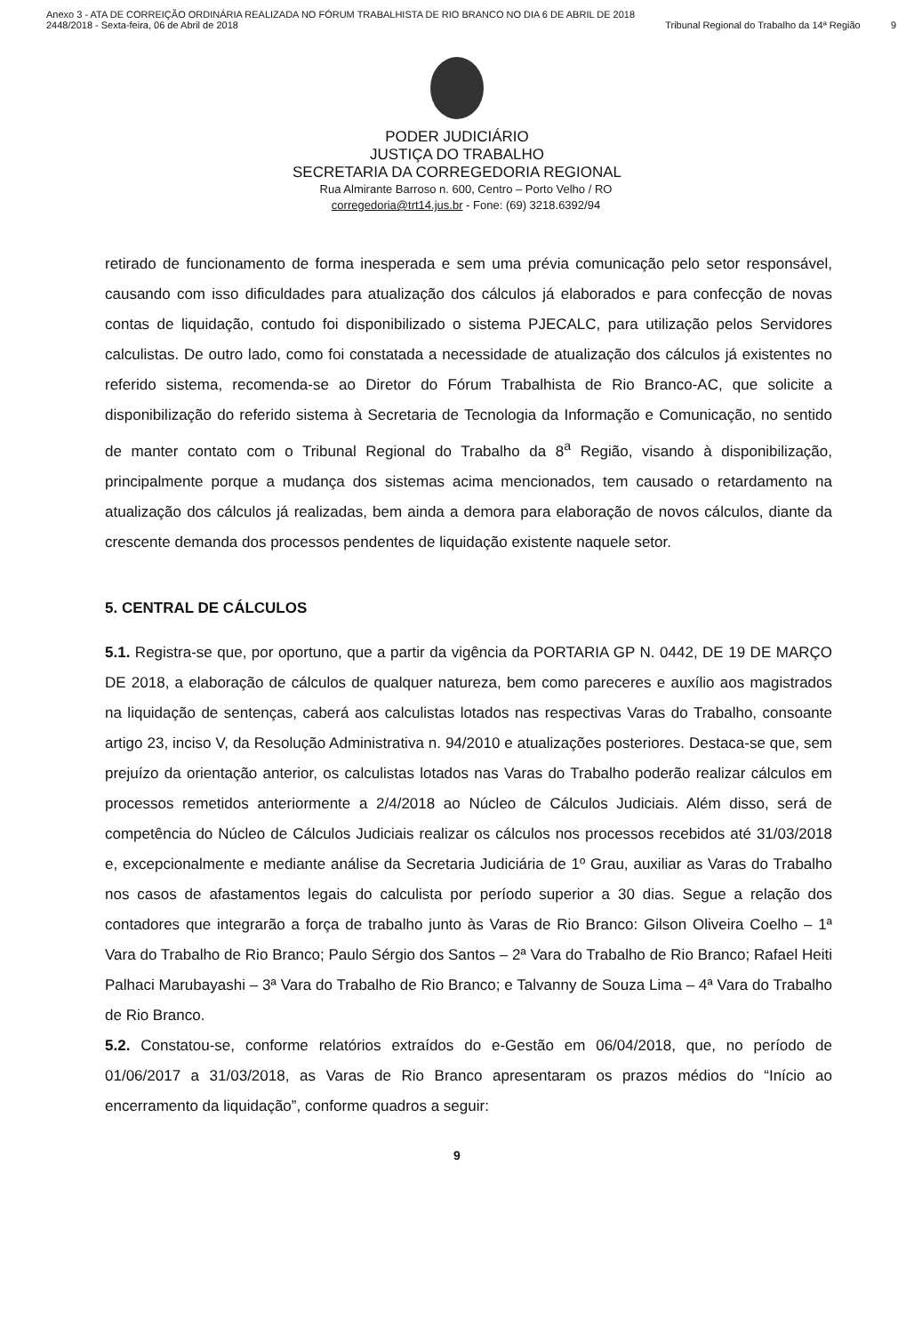Anexo 3 - ATA DE CORREIÇÃO ORDINÁRIA REALIZADA NO FÓRUM TRABALHISTA DE RIO BRANCO NO DIA 6 DE ABRIL DE 2018
2448/2018 - Sexta-feira, 06 de Abril de 2018
Tribunal Regional do Trabalho da 14ª Região
9
PODER JUDICIÁRIO
JUSTIÇA DO TRABALHO
SECRETARIA DA CORREGEDORIA REGIONAL
Rua Almirante Barroso n. 600, Centro – Porto Velho / RO
corregedoria@trt14.jus.br - Fone: (69) 3218.6392/94
retirado de funcionamento de forma inesperada e sem uma prévia comunicação pelo setor responsável, causando com isso dificuldades para atualização dos cálculos já elaborados e para confecção de novas contas de liquidação, contudo foi disponibilizado o sistema PJECALC, para utilização pelos Servidores calculistas. De outro lado, como foi constatada a necessidade de atualização dos cálculos já existentes no referido sistema, recomenda-se ao Diretor do Fórum Trabalhista de Rio Branco-AC, que solicite a disponibilização do referido sistema à Secretaria de Tecnologia da Informação e Comunicação, no sentido de manter contato com o Tribunal Regional do Trabalho da 8<sup>a</sup> Região, visando à disponibilização, principalmente porque a mudança dos sistemas acima mencionados, tem causado o retardamento na atualização dos cálculos já realizadas, bem ainda a demora para elaboração de novos cálculos, diante da crescente demanda dos processos pendentes de liquidação existente naquele setor.
5. CENTRAL DE CÁLCULOS
5.1. Registra-se que, por oportuno, que a partir da vigência da PORTARIA GP N. 0442, DE 19 DE MARÇO DE 2018, a elaboração de cálculos de qualquer natureza, bem como pareceres e auxílio aos magistrados na liquidação de sentenças, caberá aos calculistas lotados nas respectivas Varas do Trabalho, consoante artigo 23, inciso V, da Resolução Administrativa n. 94/2010 e atualizações posteriores. Destaca-se que, sem prejuízo da orientação anterior, os calculistas lotados nas Varas do Trabalho poderão realizar cálculos em processos remetidos anteriormente a 2/4/2018 ao Núcleo de Cálculos Judiciais. Além disso, será de competência do Núcleo de Cálculos Judiciais realizar os cálculos nos processos recebidos até 31/03/2018 e, excepcionalmente e mediante análise da Secretaria Judiciária de 1º Grau, auxiliar as Varas do Trabalho nos casos de afastamentos legais do calculista por período superior a 30 dias. Segue a relação dos contadores que integrarão a força de trabalho junto às Varas de Rio Branco: Gilson Oliveira Coelho – 1ª Vara do Trabalho de Rio Branco; Paulo Sérgio dos Santos – 2ª Vara do Trabalho de Rio Branco; Rafael Heiti Palhaci Marubayashi – 3ª Vara do Trabalho de Rio Branco; e Talvanny de Souza Lima – 4ª Vara do Trabalho de Rio Branco.
5.2. Constatou-se, conforme relatórios extraídos do e-Gestão em 06/04/2018, que, no período de 01/06/2017 a 31/03/2018, as Varas de Rio Branco apresentaram os prazos médios do “Início ao encerramento da liquidação”, conforme quadros a seguir:
9